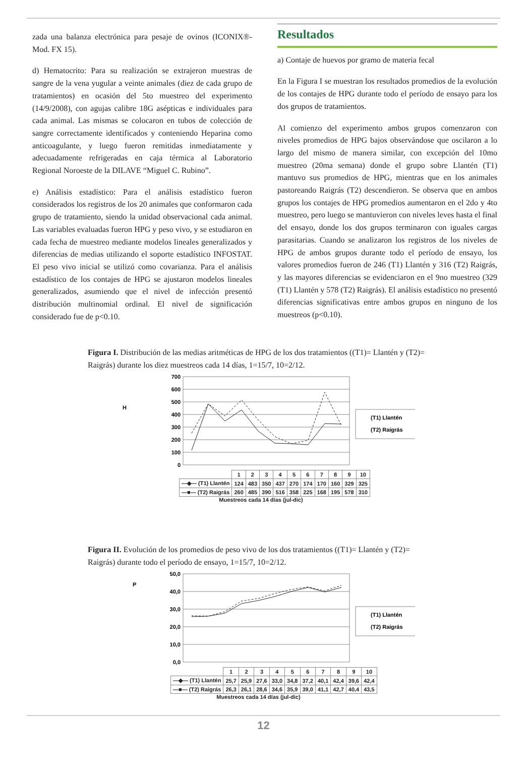zada una balanza electrónica para pesaje de ovinos (ICONIX®-Mod. FX 15).
d) Hematocrito: Para su realización se extrajeron muestras de sangre de la vena yugular a veinte animales (diez de cada grupo de tratamientos) en ocasión del 5to muestreo del experimento (14/9/2008), con agujas calibre 18G asépticas e individuales para cada animal. Las mismas se colocaron en tubos de colección de sangre correctamente identificados y conteniendo Heparina como anticoagulante, y luego fueron remitidas inmediatamente y adecuadamente refrigeradas en caja térmica al Laboratorio Regional Noroeste de la DILAVE “Miguel C. Rubino”.
e) Análisis estadístico: Para el análisis estadístico fueron considerados los registros de los 20 animales que conformaron cada grupo de tratamiento, siendo la unidad observacional cada animal. Las variables evaluadas fueron HPG y peso vivo, y se estudiaron en cada fecha de muestreo mediante modelos lineales generalizados y diferencias de medias utilizando el soporte estadístico INFOSTAT. El peso vivo inicial se utilizó como covarianza. Para el análisis estadístico de los contajes de HPG se ajustaron modelos lineales generalizados, asumiendo que el nivel de infección presentó distribución multinomial ordinal. El nivel de significación considerado fue de p<0.10.
Resultados
a) Contaje de huevos por gramo de materia fecal
En la Figura I se muestran los resultados promedios de la evolución de los contajes de HPG durante todo el período de ensayo para los dos grupos de tratamientos.
Al comienzo del experimento ambos grupos comenzaron con niveles promedios de HPG bajos observándose que oscilaron a lo largo del mismo de manera similar, con excepción del 10mo muestreo (20ma semana) donde el grupo sobre Llantén (T1) mantuvo sus promedios de HPG, mientras que en los animales pastoreando Raigrás (T2) descendieron. Se observa que en ambos grupos los contajes de HPG promedios aumentaron en el 2do y 4to muestreo, pero luego se mantuvieron con niveles leves hasta el final del ensayo, donde los dos grupos terminaron con iguales cargas parasitarias. Cuando se analizaron los registros de los niveles de HPG de ambos grupos durante todo el período de ensayo, los valores promedios fueron de 246 (T1) Llantén y 316 (T2) Raigrás, y las mayores diferencias se evidenciaron en el 9no muestreo (329 (T1) Llantén y 578 (T2) Raigrás). El análisis estadístico no presentó diferencias significativas entre ambos grupos en ninguno de los muestreos (p<0.10).
Figura I. Distribución de las medias aritméticas de HPG de los dos tratamientos ((T1)= Llantén y (T2)= Raigrás) durante los diez muestreos cada 14 días, 1=15/7, 10=2/12.
H
700
600
500
400
300
200
100
0
(T1) Llantén
(T2) Raigrás
| | 1 | 2 | 3 | 4 | 5 | 6 | 7 | 8 | 9 | 10 |
| —◆— (T1) Llantén | 124 | 483 | 350 | 437 | 270 | 174 | 170 | 160 | 329 | 325 |
| —■— (T2) Raigrás | 260 | 485 | 390 | 516 | 358 | 225 | 168 | 195 | 578 | 310 |
Muestreos cada 14 días (jul-dic)
Figura II. Evolución de los promedios de peso vivo de los dos tratamientos ((T1)= Llantén y (T2)= Raigrás) durante todo el período de ensayo, 1=15/7, 10=2/12.
P
50,0
40,0
30,0
20,0
10,0
0,0
(T1) Llantén
(T2) Raigrás
| | 1 | 2 | 3 | 4 | 5 | 6 | 7 | 8 | 9 | 10 |
| —◆— (T1) Llantén | 25,7 | 25,9 | 27,6 | 33,0 | 34,8 | 37,2 | 40,1 | 42,4 | 39,6 | 42,4 |
| —■— (T2) Raigrás | 26,3 | 26,1 | 28,6 | 34,6 | 35,9 | 39,0 | 41,1 | 42,7 | 40,4 | 43,5 |
Muestreos cada 14 días (jul-dic)
12